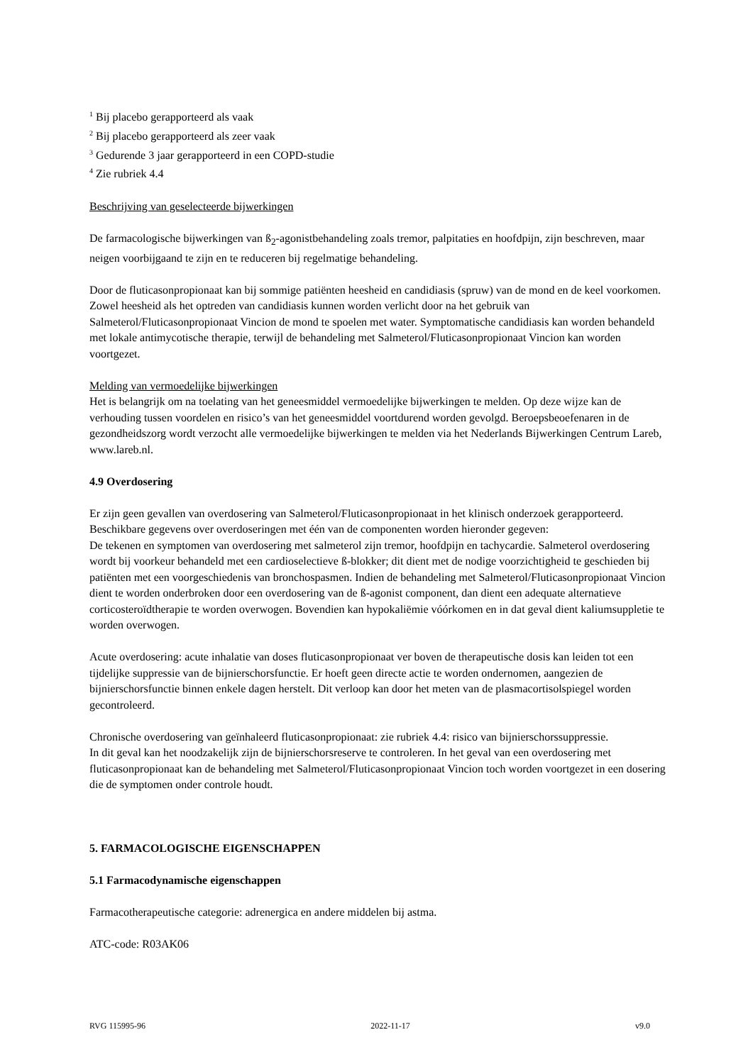<sup>1</sup> Bij placebo gerapporteerd als vaak
<sup>2</sup> Bij placebo gerapporteerd als zeer vaak
<sup>3</sup> Gedurende 3 jaar gerapporteerd in een COPD-studie
<sup>4</sup> Zie rubriek 4.4
Beschrijving van geselecteerde bijwerkingen
De farmacologische bijwerkingen van ß<sub>2</sub>-agonistbehandeling zoals tremor, palpitaties en hoofdpijn, zijn beschreven, maar neigen voorbijgaand te zijn en te reduceren bij regelmatige behandeling.
Door de fluticasonpropionaat kan bij sommige patiënten heesheid en candidiasis (spruw) van de mond en de keel voorkomen. Zowel heesheid als het optreden van candidiasis kunnen worden verlicht door na het gebruik van Salmeterol/Fluticasonpropionaat Vincion de mond te spoelen met water. Symptomatische candidiasis kan worden behandeld met lokale antimycotische therapie, terwijl de behandeling met Salmeterol/Fluticasonpropionaat Vincion kan worden voortgezet.
Melding van vermoedelijke bijwerkingen
Het is belangrijk om na toelating van het geneesmiddel vermoedelijke bijwerkingen te melden. Op deze wijze kan de verhouding tussen voordelen en risico’s van het geneesmiddel voortdurend worden gevolgd. Beroepsbeoefenaren in de gezondheidszorg wordt verzocht alle vermoedelijke bijwerkingen te melden via het Nederlands Bijwerkingen Centrum Lareb, www.lareb.nl.
4.9 Overdosering
Er zijn geen gevallen van overdosering van Salmeterol/Fluticasonpropionaat in het klinisch onderzoek gerapporteerd. Beschikbare gegevens over overdoseringen met één van de componenten worden hieronder gegeven:
De tekenen en symptomen van overdosering met salmeterol zijn tremor, hoofdpijn en tachycardie. Salmeterol overdosering wordt bij voorkeur behandeld met een cardioselectieve ß-blokker; dit dient met de nodige voorzichtigheid te geschieden bij patiënten met een voorgeschiedenis van bronchospasmen. Indien de behandeling met Salmeterol/Fluticasonpropionaat Vincion dient te worden onderbroken door een overdosering van de ß-agonist component, dan dient een adequate alternatieve corticosteroïdtherapie te worden overwogen. Bovendien kan hypokaliëmie vóórkomen en in dat geval dient kaliumsuppletie te worden overwogen.
Acute overdosering: acute inhalatie van doses fluticasonpropionaat ver boven de therapeutische dosis kan leiden tot een tijdelijke suppressie van de bijnierschorsfunctie. Er hoeft geen directe actie te worden ondernomen, aangezien de bijnierschorsfunctie binnen enkele dagen herstelt. Dit verloop kan door het meten van de plasmacortisolspiegel worden gecontroleerd.
Chronische overdosering van geïnhaleerd fluticasonpropionaat: zie rubriek 4.4: risico van bijnierschorssuppressie.
In dit geval kan het noodzakelijk zijn de bijnierschorsreserve te controleren. In het geval van een overdosering met fluticasonpropionaat kan de behandeling met Salmeterol/Fluticasonpropionaat Vincion toch worden voortgezet in een dosering die de symptomen onder controle houdt.
5. FARMACOLOGISCHE EIGENSCHAPPEN
5.1 Farmacodynamische eigenschappen
Farmacotherapeutische categorie: adrenergica en andere middelen bij astma.
ATC-code: R03AK06
RVG 115995-96 2022-11-17 v9.0